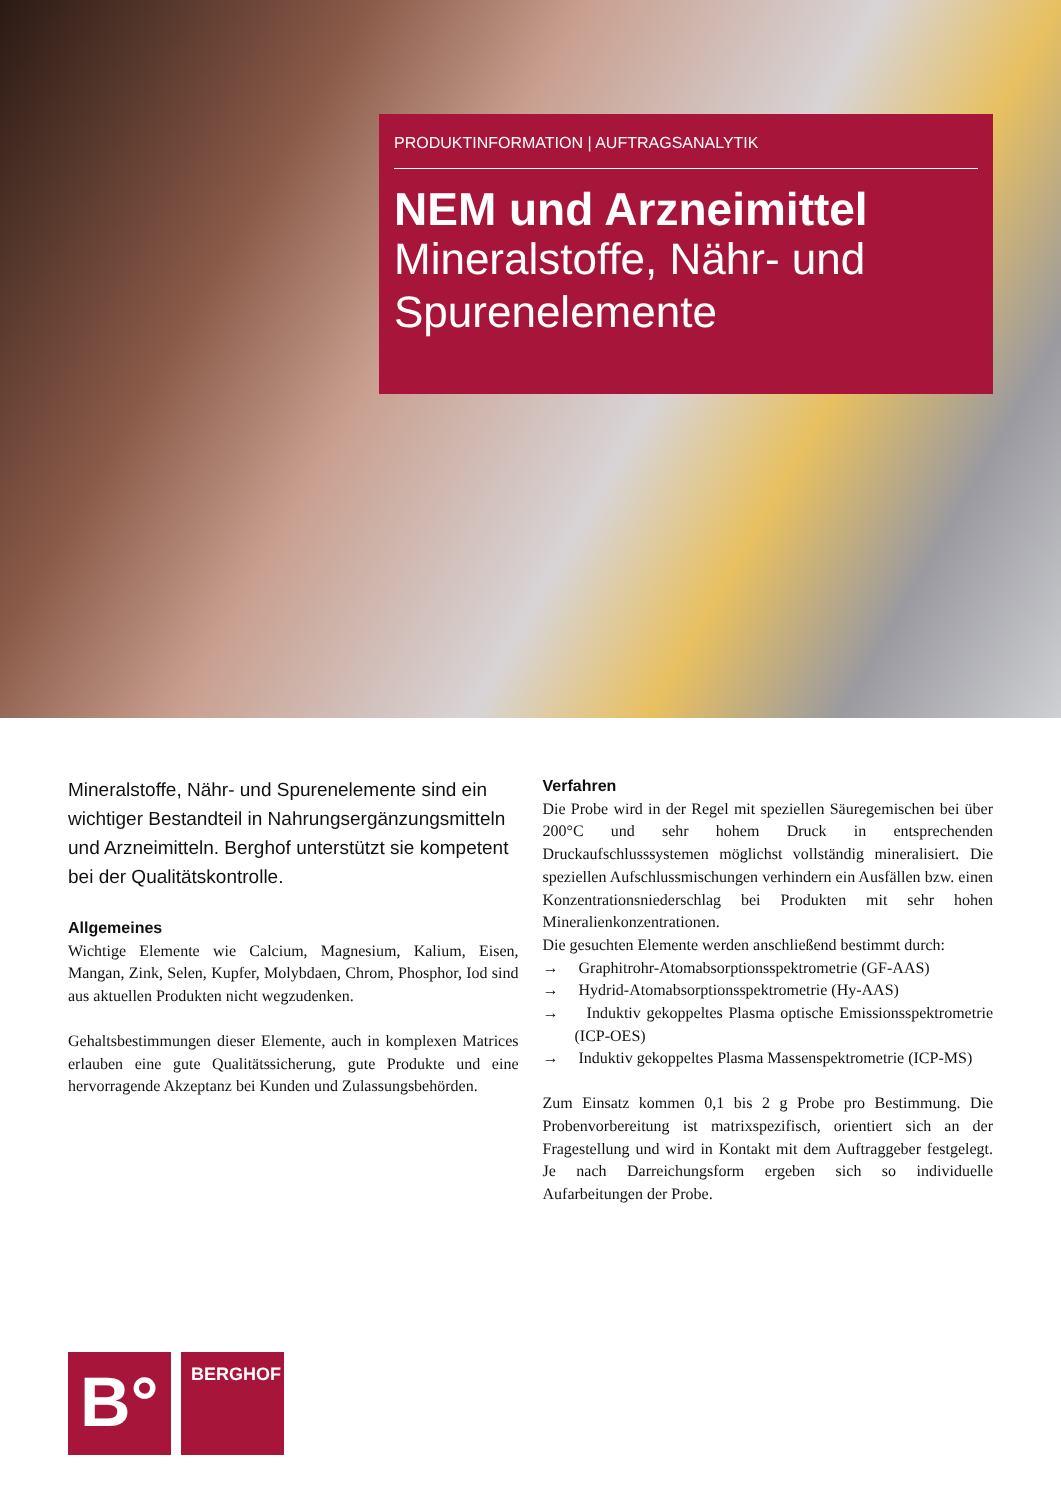PRODUKTINFORMATION | AUFTRAGSANALYTIK
NEM und Arzneimittel
Mineralstoffe, Nähr- und Spurenelemente
Mineralstoffe, Nähr- und Spurenelemente sind ein wichtiger Bestandteil in Nahrungsergänzungsmitteln und Arzneimitteln. Berghof unterstützt sie kompetent bei der Qualitätskontrolle.
Allgemeines
Wichtige Elemente wie Calcium, Magnesium, Kalium, Eisen, Mangan, Zink, Selen, Kupfer, Molybdaen, Chrom, Phosphor, Iod sind aus aktuellen Produkten nicht wegzudenken.
Gehaltsbestimmungen dieser Elemente, auch in komplexen Matrices erlauben eine gute Qualitätssicherung, gute Produkte und eine hervorragende Akzeptanz bei Kunden und Zulassungsbehörden.
Verfahren
Die Probe wird in der Regel mit speziellen Säuregemischen bei über 200°C und sehr hohem Druck in entsprechenden Druckaufschlusssystemen möglichst vollständig mineralisiert. Die speziellen Aufschlussmischungen verhindern ein Ausfällen bzw. einen Konzentrationsniederschlag bei Produkten mit sehr hohen Mineralienkonzentrationen.
Die gesuchten Elemente werden anschließend bestimmt durch:
→ Graphitrohr-Atomabsorptionsspektrometrie (GF-AAS)
→ Hydrid-Atomabsorptionsspektrometrie (Hy-AAS)
→ Induktiv gekoppeltes Plasma optische Emissionsspektrometrie (ICP-OES)
→ Induktiv gekoppeltes Plasma Massenspektrometrie (ICP-MS)
Zum Einsatz kommen 0,1 bis 2 g Probe pro Bestimmung. Die Probenvorbereitung ist matrixspezifisch, orientiert sich an der Fragestellung und wird in Kontakt mit dem Auftraggeber festgelegt. Je nach Darreichungsform ergeben sich so individuelle Aufarbeitungen der Probe.
B°
BERGHOF